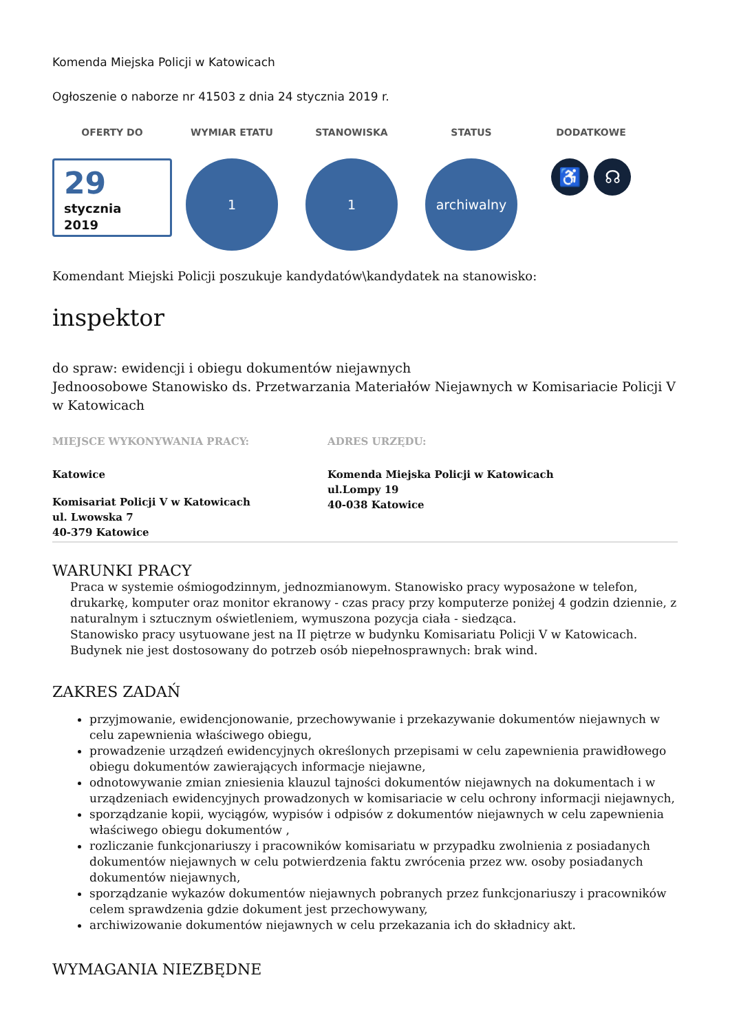Komenda Miejska Policji w Katowicach
Ogłoszenie o naborze nr 41503 z dnia 24 stycznia 2019 r.
OFERTY DO
29
stycznia
2019
WYMIAR ETATU
1
STANOWISKA
1
STATUS
archiwalny
DODATKOWE
♿ ☊
Komendant Miejski Policji poszukuje kandydatów\kandydatek na stanowisko:
inspektor
do spraw: ewidencji i obiegu dokumentów niejawnych
Jednoosobowe Stanowisko ds. Przetwarzania Materiałów Niejawnych w Komisariacie Policji V w Katowicach
MIEJSCE WYKONYWANIA PRACY:
Katowice
Komisariat Policji V w Katowicach
ul. Lwowska 7
40-379 Katowice
ADRES URZĘDU:
Komenda Miejska Policji w Katowicach
ul.Lompy 19
40-038 Katowice
WARUNKI PRACY
Praca w systemie ośmiogodzinnym, jednozmianowym. Stanowisko pracy wyposażone w telefon, drukarkę, komputer oraz monitor ekranowy - czas pracy przy komputerze poniżej 4 godzin dziennie, z naturalnym i sztucznym oświetleniem, wymuszona pozycja ciała - siedząca.
Stanowisko pracy usytuowane jest na II piętrze w budynku Komisariatu Policji V w Katowicach. Budynek nie jest dostosowany do potrzeb osób niepełnosprawnych: brak wind.
ZAKRES ZADAŃ
przyjmowanie, ewidencjonowanie, przechowywanie i przekazywanie dokumentów niejawnych w celu zapewnienia właściwego obiegu,
prowadzenie urządzeń ewidencyjnych określonych przepisami w celu zapewnienia prawidłowego obiegu dokumentów zawierających informacje niejawne,
odnotowywanie zmian zniesienia klauzul tajności dokumentów niejawnych na dokumentach i w urządzeniach ewidencyjnych prowadzonych w komisariacie w celu ochrony informacji niejawnych,
sporządzanie kopii, wyciągów, wypisów i odpisów z dokumentów niejawnych w celu zapewnienia właściwego obiegu dokumentów ,
rozliczanie funkcjonariuszy i pracowników komisariatu w przypadku zwolnienia z posiadanych dokumentów niejawnych w celu potwierdzenia faktu zwrócenia przez ww. osoby posiadanych dokumentów niejawnych,
sporządzanie wykazów dokumentów niejawnych pobranych przez funkcjonariuszy i pracowników celem sprawdzenia gdzie dokument jest przechowywany,
archiwizowanie dokumentów niejawnych w celu przekazania ich do składnicy akt.
WYMAGANIA NIEZBĘDNE